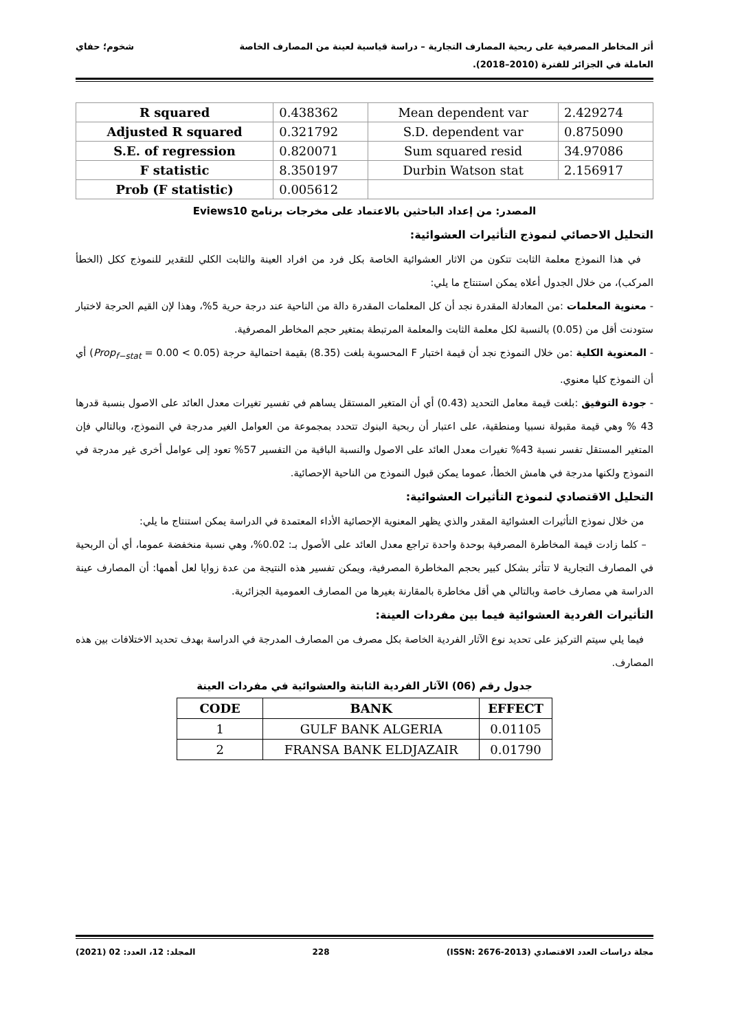أثر المخاطر المصرفية على ربحية المصارف التجارية – دراسة قياسية لعينة من المصارف الخاصة
العاملة في الجزائر للفترة (2010–2018).
شخوم؛ حفاي
| R squared | 0.438362 | Mean dependent var | 2.429274 |
| Adjusted R squared | 0.321792 | S.D. dependent var | 0.875090 |
| S.E. of regression | 0.820071 | Sum squared resid | 34.97086 |
| F statistic | 8.350197 | Durbin Watson stat | 2.156917 |
| Prob (F statistic) | 0.005612 | | |
المصدر: من إعداد الباحثين بالاعتماد على مخرجات برنامج Eviews10
التحليل الاحصائي لنموذج التأثيرات العشوائية:
في هذا النموذج معلمة الثابت تتكون من الاثار العشوائية الخاصة بكل فرد من افراد العينة والثابت الكلي للتقدير للنموذج ككل (الخطأ المركب)، من خلال الجدول أعلاه يمكن استنتاج ما يلي:
- معنوية المعلمات :من المعادلة المقدرة نجد أن كل المعلمات المقدرة دالة من الناحية عند درجة حرية 5%، وهذا لإن القيم الحرجة لاختبار ستودنت أقل من (0.05) بالنسبة لكل معلمة الثابت والمعلمة المرتبطة بمتغير حجم المخاطر المصرفية.
- المعنوية الكلية :من خلال النموذج نجد أن قيمة اختبار F المحسوبة بلغت (8.35) بقيمة احتمالية حرجة (Prop<sub>f−stat</sub> = 0.00 < 0.05) أي أن النموذج كليا معنوي.
- جودة التوفيق :بلغت قيمة معامل التحديد (0.43) أي أن المتغير المستقل يساهم في تفسير تغيرات معدل العائد على الاصول بنسبة قدرها 43 % وهي قيمة مقبولة نسبيا ومنطقية، على اعتبار أن ربحية البنوك تتحدد بمجموعة من العوامل الغير مدرجة في النموذج، وبالتالي فإن المتغير المستقل تفسر نسبة 43% تغيرات معدل العائد على الاصول والنسبة الباقية من التفسير 57% تعود إلى عوامل أخرى غير مدرجة في النموذج ولكنها مدرجة في هامش الخطأ، عموما يمكن قبول النموذج من الناحية الإحصائية.
التحليل الاقتصادي لنموذج التأثيرات العشوائية:
من خلال نموذج التأثيرات العشوائية المقدر والذي يظهر المعنوية الإحصائية الأداء المعتمدة في الدراسة يمكن استنتاج ما يلي:
– كلما زادت قيمة المخاطرة المصرفية بوحدة واحدة تراجع معدل العائد على الأصول بـ: 0.02%، وهي نسبة منخفضة عموما، أي أن الربحية في المصارف التجارية لا تتأثر بشكل كبير بحجم المخاطرة المصرفية، ويمكن تفسير هذه النتيجة من عدة زوايا لعل أهمها: أن المصارف عينة الدراسة هي مصارف خاصة وبالتالي هي أقل مخاطرة بالمقارنة بغيرها من المصارف العمومية الجزائرية.
التأثيرات الفردية العشوائية فيما بين مفردات العينة:
فيما يلي سيتم التركيز على تحديد نوع الآثار الفردية الخاصة بكل مصرف من المصارف المدرجة في الدراسة بهدف تحديد الاختلافات بين هذه المصارف.
جدول رقم (06) الآثار الفردية الثابتة والعشوائية في مفردات العينة
| CODE | BANK | EFFECT |
| --- | --- | --- |
| 1 | GULF BANK ALGERIA | 0.01105 |
| 2 | FRANSA BANK ELDJAZAIR | 0.01790 |
مجلة دراسات العدد الاقتصادي (ISSN: 2676-2013) 228 المجلد: 12، العدد: 02 (2021)